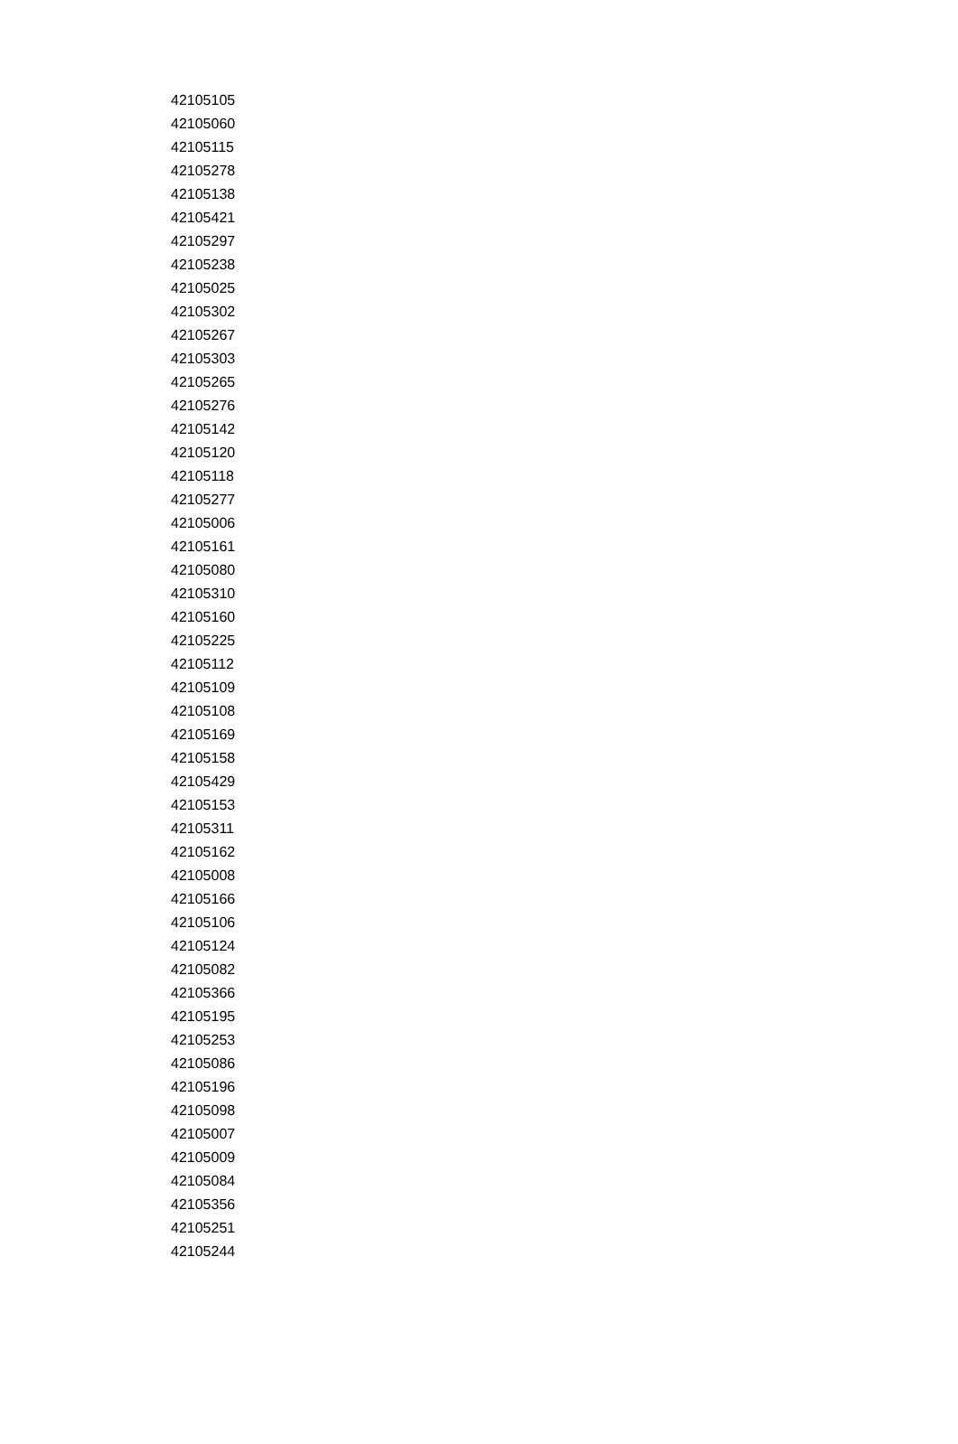| 42105105 |
| 42105060 |
| 42105115 |
| 42105278 |
| 42105138 |
| 42105421 |
| 42105297 |
| 42105238 |
| 42105025 |
| 42105302 |
| 42105267 |
| 42105303 |
| 42105265 |
| 42105276 |
| 42105142 |
| 42105120 |
| 42105118 |
| 42105277 |
| 42105006 |
| 42105161 |
| 42105080 |
| 42105310 |
| 42105160 |
| 42105225 |
| 42105112 |
| 42105109 |
| 42105108 |
| 42105169 |
| 42105158 |
| 42105429 |
| 42105153 |
| 42105311 |
| 42105162 |
| 42105008 |
| 42105166 |
| 42105106 |
| 42105124 |
| 42105082 |
| 42105366 |
| 42105195 |
| 42105253 |
| 42105086 |
| 42105196 |
| 42105098 |
| 42105007 |
| 42105009 |
| 42105084 |
| 42105356 |
| 42105251 |
| 42105244 |